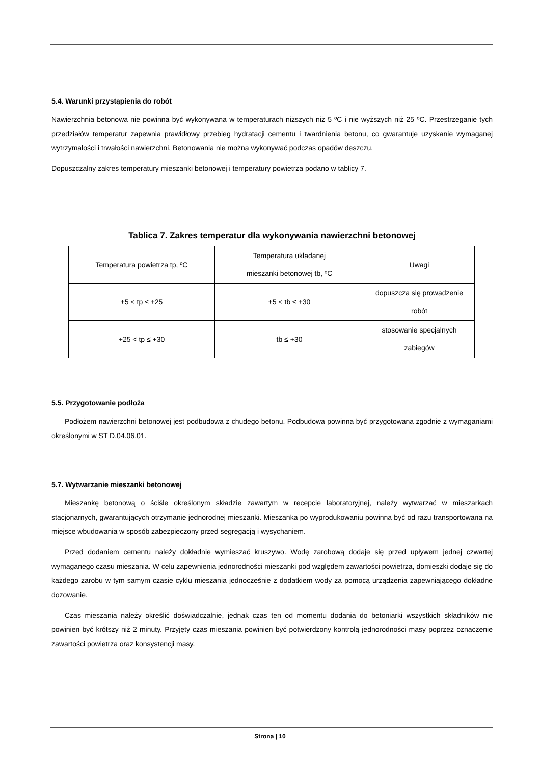5.4. Warunki przystąpienia do robót
Nawierzchnia betonowa nie powinna być wykonywana w temperaturach niższych niż 5 ºC i nie wyższych niż 25 ºC. Przestrzeganie tych przedziałów temperatur zapewnia prawidłowy przebieg hydratacji cementu i twardnienia betonu, co gwarantuje uzyskanie wymaganej wytrzymałości i trwałości nawierzchni. Betonowania nie można wykonywać podczas opadów deszczu.
Dopuszczalny zakres temperatury mieszanki betonowej i temperatury powietrza podano w tablicy 7.
Tablica 7. Zakres temperatur dla wykonywania nawierzchni betonowej
| Temperatura powietrza tp, ºC | Temperatura układanej mieszanki betonowej tb, ºC | Uwagi |
| +5 < tp ≤ +25 | +5 < tb ≤ +30 | dopuszcza się prowadzenie robót |
| +25 < tp ≤ +30 | tb ≤ +30 | stosowanie specjalnych zabiegów |
5.5. Przygotowanie podłoża
Podłożem nawierzchni betonowej jest podbudowa z chudego betonu. Podbudowa powinna być przygotowana zgodnie z wymaganiami określonymi w ST D.04.06.01.
5.7. Wytwarzanie mieszanki betonowej
Mieszankę betonową o ściśle określonym składzie zawartym w recepcie laboratoryjnej, należy wytwarzać w mieszarkach stacjonarnych, gwarantujących otrzymanie jednorodnej mieszanki. Mieszanka po wyprodukowaniu powinna być od razu transportowana na miejsce wbudowania w sposób zabezpieczony przed segregacją i wysychaniem.
Przed dodaniem cementu należy dokładnie wymieszać kruszywo. Wodę zarobową dodaje się przed upływem jednej czwartej wymaganego czasu mieszania. W celu zapewnienia jednorodności mieszanki pod względem zawartości powietrza, domieszki dodaje się do każdego zarobu w tym samym czasie cyklu mieszania jednocześnie z dodatkiem wody za pomocą urządzenia zapewniającego dokładne dozowanie.
Czas mieszania należy określić doświadczalnie, jednak czas ten od momentu dodania do betoniarki wszystkich składników nie powinien być krótszy niż 2 minuty. Przyjęty czas mieszania powinien być potwierdzony kontrolą jednorodności masy poprzez oznaczenie zawartości powietrza oraz konsystencji masy.
Strona | 10